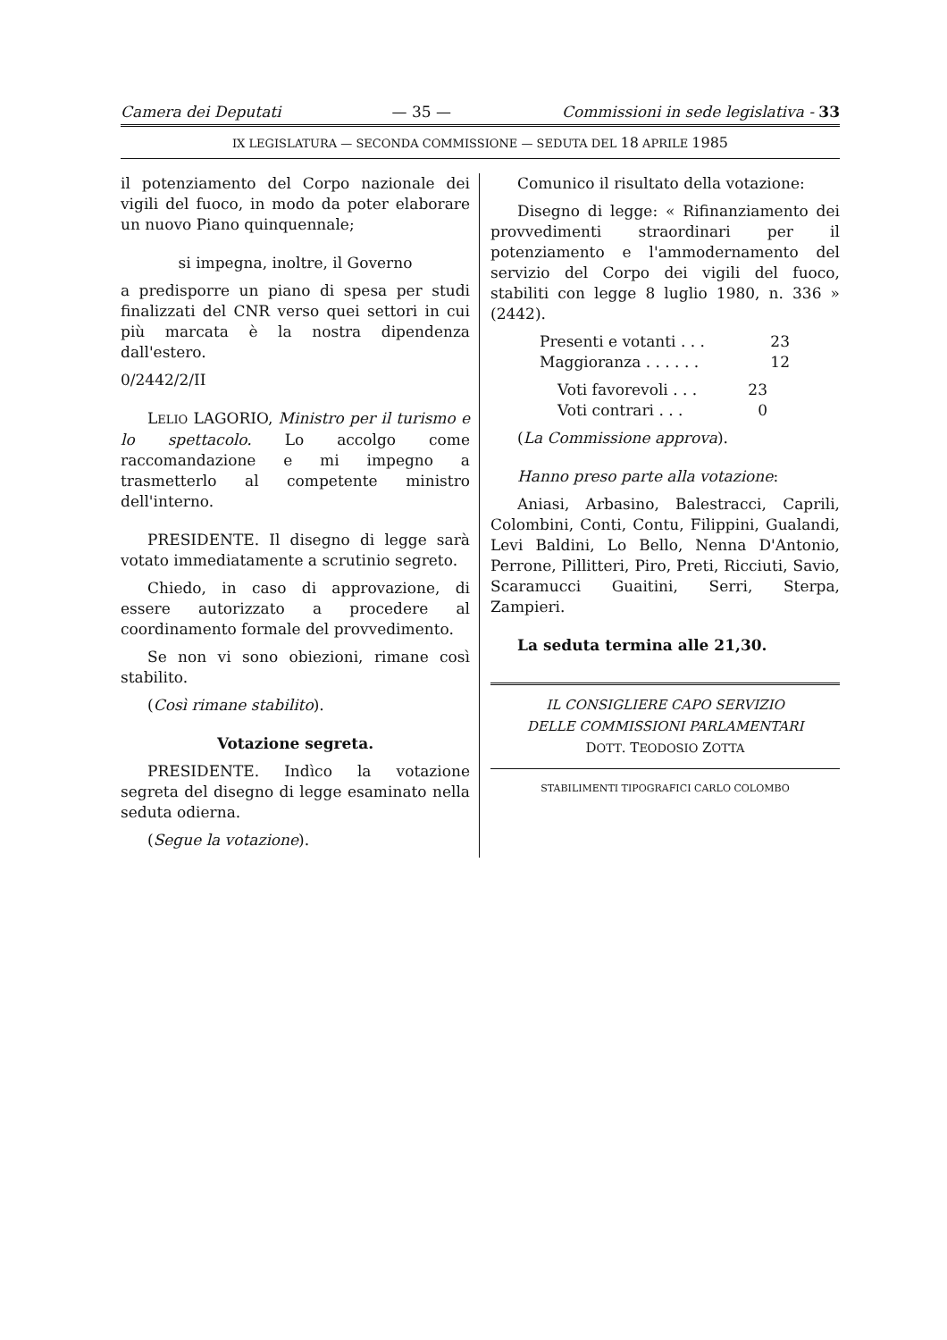Camera dei Deputati — 35 — Commissioni in sede legislativa - 33
IX LEGISLATURA — SECONDA COMMISSIONE — SEDUTA DEL 18 APRILE 1985
il potenziamento del Corpo nazionale dei vigili del fuoco, in modo da poter elaborare un nuovo Piano quinquennale;
si impegna, inoltre, il Governo
a predisporre un piano di spesa per studi finalizzati del CNR verso quei settori in cui più marcata è la nostra dipendenza dall'estero.
0/2442/2/II
LELIO LAGORIO, Ministro per il turismo e lo spettacolo. Lo accolgo come raccomandazione e mi impegno a trasmetterlo al competente ministro dell'interno.
PRESIDENTE. Il disegno di legge sarà votato immediatamente a scrutinio segreto.
Chiedo, in caso di approvazione, di essere autorizzato a procedere al coordinamento formale del provvedimento.
Se non vi sono obiezioni, rimane così stabilito.
(Così rimane stabilito).
Votazione segreta.
PRESIDENTE. Indìco la votazione segreta del disegno di legge esaminato nella seduta odierna.
(Segue la votazione).
Comunico il risultato della votazione:
Disegno di legge: « Rifinanziamento dei provvedimenti straordinari per il potenziamento e l'ammodernamento del servizio del Corpo dei vigili del fuoco, stabiliti con legge 8 luglio 1980, n. 336 » (2442).
Presenti e votanti . . . 23
Maggioranza . . . . . . 12
Voti favorevoli . . . 23
Voti contrari . . . 0
(La Commissione approva).
Hanno preso parte alla votazione:
Aniasi, Arbasino, Balestracci, Caprili, Colombini, Conti, Contu, Filippini, Gualandi, Levi Baldini, Lo Bello, Nenna D'Antonio, Perrone, Pillitteri, Piro, Preti, Ricciuti, Savio, Scaramucci Guaitini, Serri, Sterpa, Zampieri.
La seduta termina alle 21,30.
IL CONSIGLIERE CAPO SERVIZIO
DELLE COMMISSIONI PARLAMENTARI
DOTT. TEODOSIO ZOTTA
STABILIMENTI TIPOGRAFICI CARLO COLOMBO